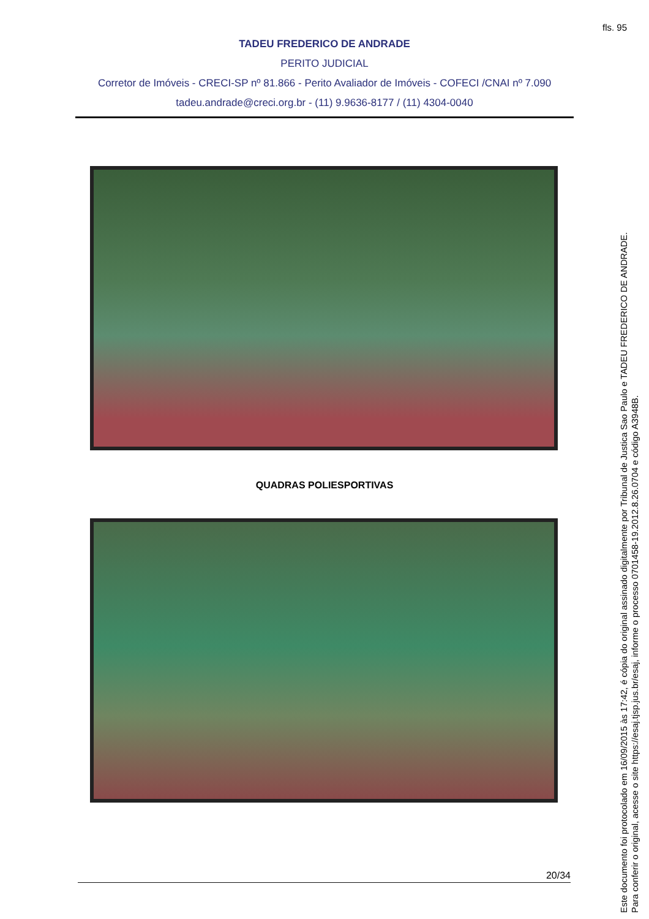fls. 95
TADEU FREDERICO DE ANDRADE
PERITO JUDICIAL
Corretor de Imóveis - CRECI-SP nº 81.866 - Perito Avaliador de Imóveis - COFECI /CNAI nº 7.090
tadeu.andrade@creci.org.br - (11) 9.9636-8177 / (11) 4304-0040
QUADRAS POLIESPORTIVAS
20/34
Este documento foi protocolado em 16/09/2015 às 17:42, é cópia do original assinado digitalmente por Tribunal de Justica Sao Paulo e TADEU FREDERICO DE ANDRADE.
Para conferir o original, acesse o site https://esaj.tjsp.jus.br/esaj, informe o processo 0701458-19.2012.8.26.0704 e código A3948B.